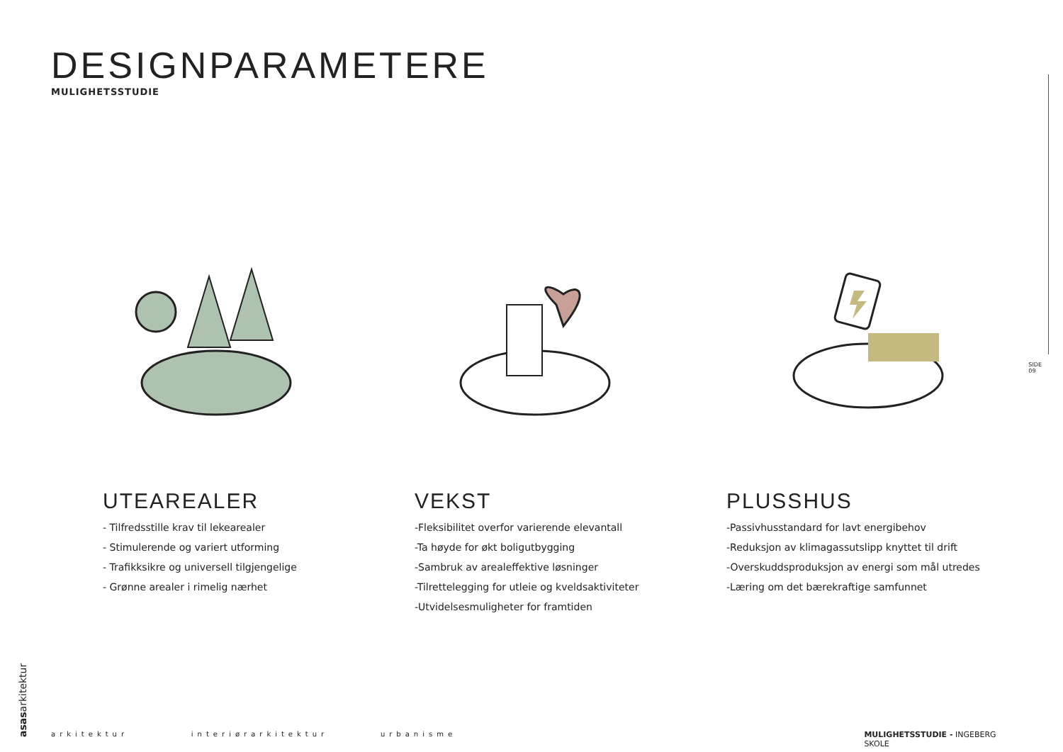DESIGNPARAMETERE
MULIGHETSSTUDIE
SIDE
09
UTEAREALER
- Tilfredsstille krav til lekearealer
- Stimulerende og variert utforming
- Trafikksikre og universell tilgjengelige
- Grønne arealer i rimelig nærhet
VEKST
-Fleksibilitet overfor varierende elevantall
-Ta høyde for økt boligutbygging
-Sambruk av arealeffektive løsninger
-Tilrettelegging for utleie og kveldsaktiviteter
-Utvidelsesmuligheter for framtiden
PLUSSHUS
-Passivhusstandard for lavt energibehov
-Reduksjon av klimagassutslipp knyttet til drift
-Overskuddsproduksjon av energi som mål utredes
-Læring om det bærekraftige samfunnet
asasarkitektur
arkitektur interiørarkitektur urbanisme MULIGHETSSTUDIE - INGEBERG SKOLE